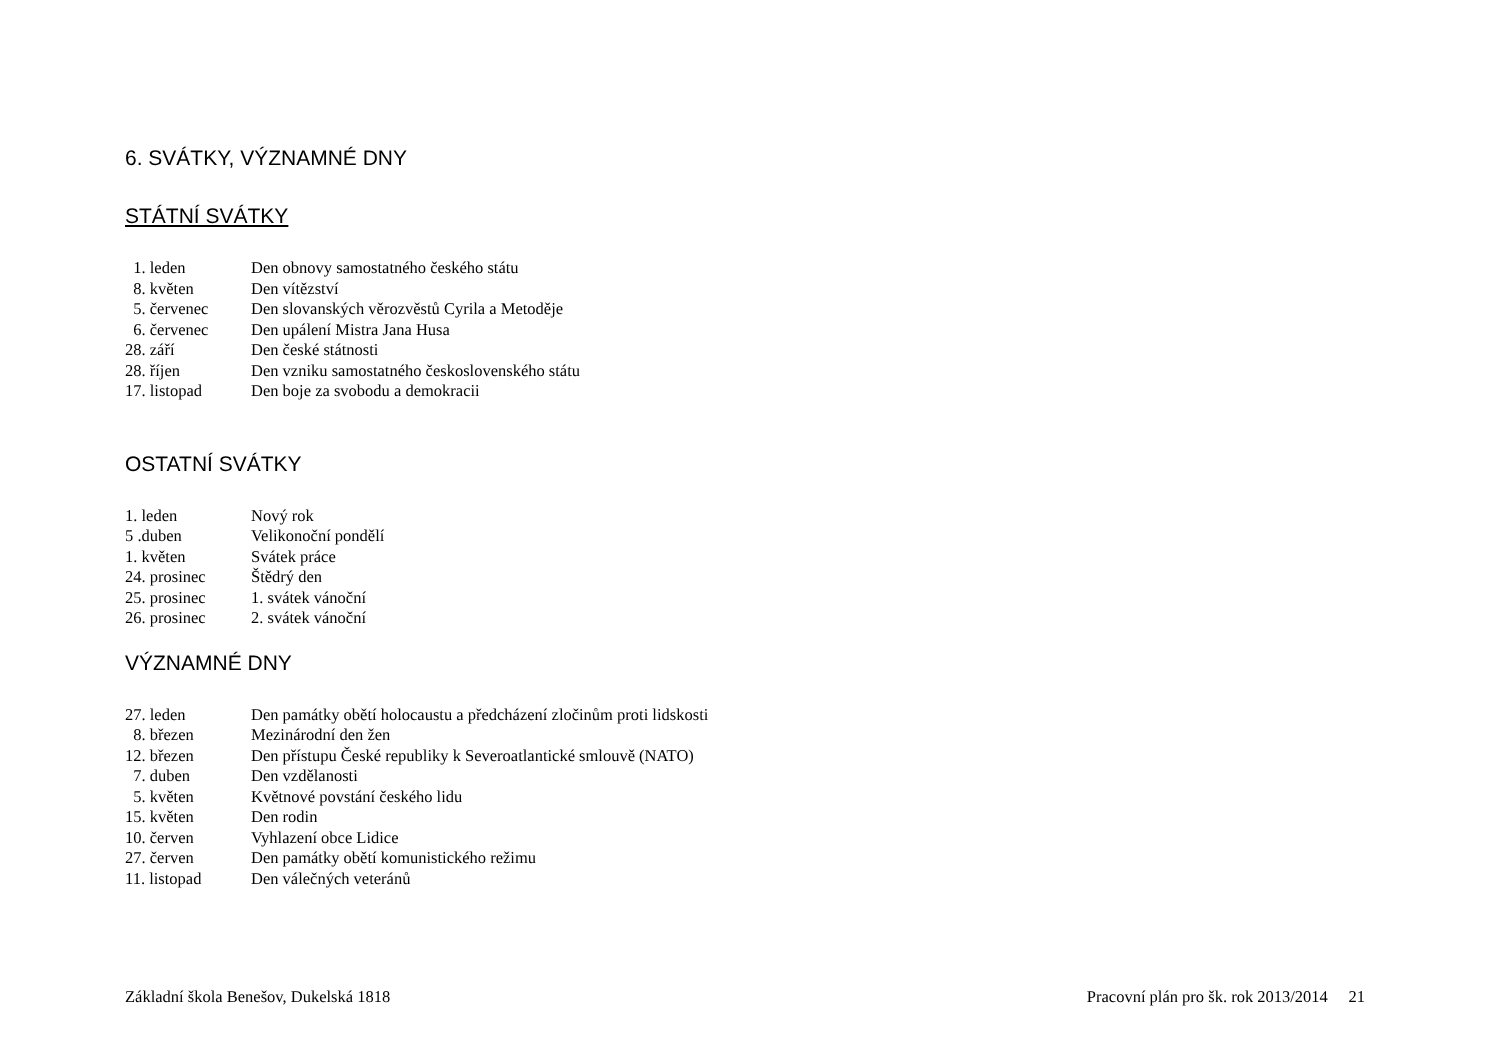6. SVÁTKY, VÝZNAMNÉ DNY
STÁTNÍ SVÁTKY
1. leden Den obnovy samostatného českého státu
8. květen Den vítězství
5. červenec Den slovanských věrozvěstů Cyrila a Metoděje
6. červenec Den upálení Mistra Jana Husa
28. září Den české státnosti
28. říjen Den vzniku samostatného československého státu
17. listopad Den boje za svobodu a demokracii
OSTATNÍ SVÁTKY
1. leden Nový rok
5 .duben Velikonoční pondělí
1. květen Svátek práce
24. prosinec Štědrý den
25. prosinec 1. svátek vánoční
26. prosinec 2. svátek vánoční
VÝZNAMNÉ DNY
27. leden Den památky obětí holocaustu a předcházení zločinům proti lidskosti
8. březen Mezinárodní den žen
12. březen Den přístupu České republiky k Severoatlantické smlouvě (NATO)
7. duben Den vzdělanosti
5. květen Květnové povstání českého lidu
15. květen Den rodin
10. červen Vyhlazení obce Lidice
27. červen Den památky obětí komunistického režimu
11. listopad Den válečných veteránů
Základní škola Benešov, Dukelská 1818 Pracovní plán pro šk. rok 2013/2014 21